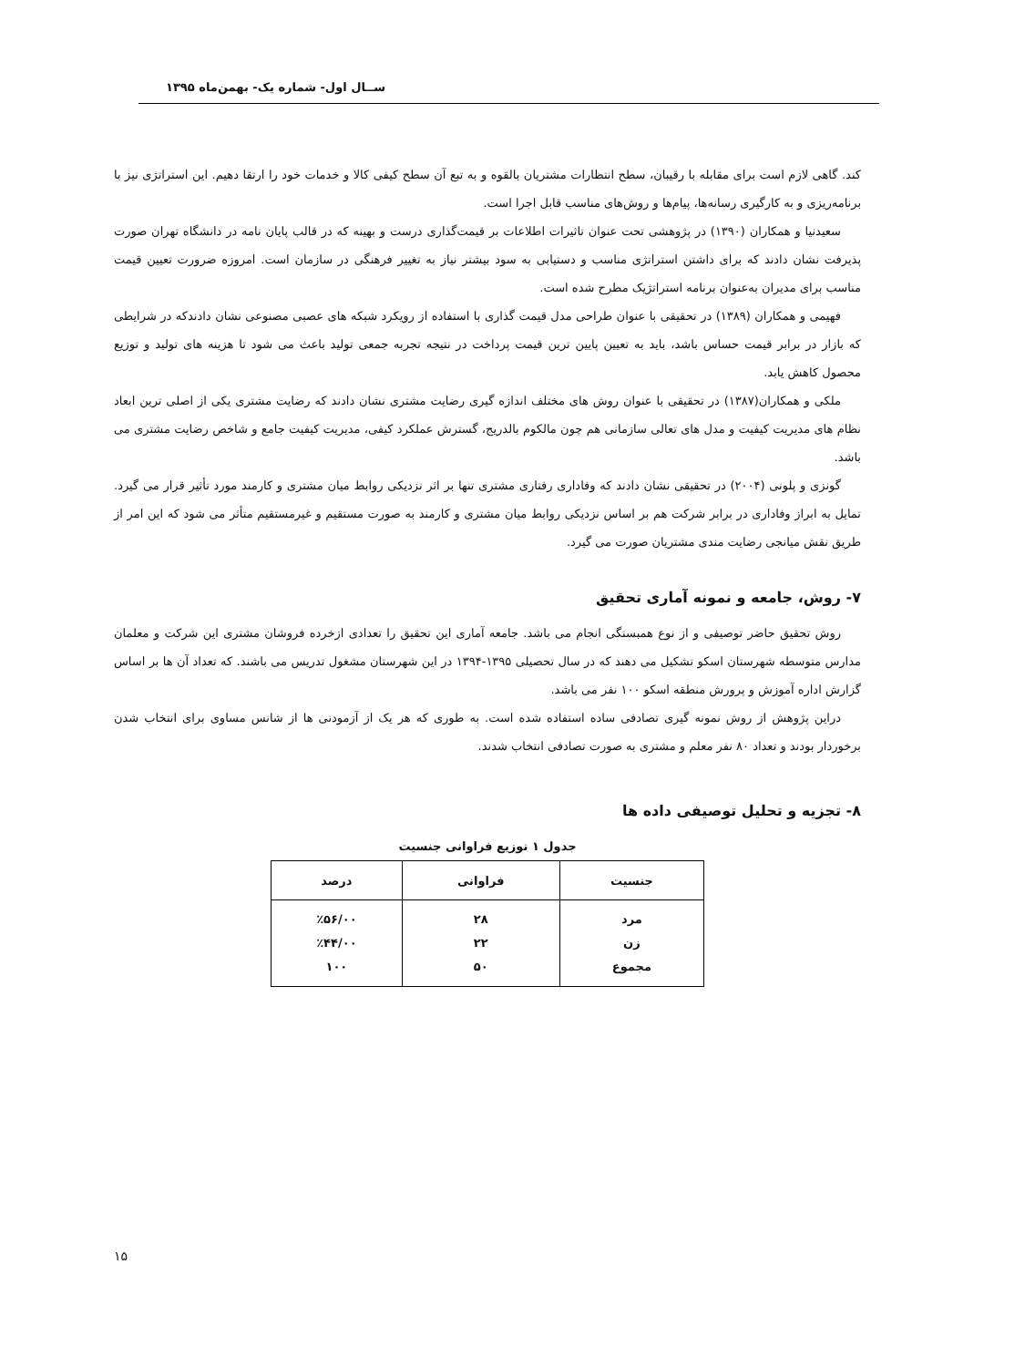ســال اول- شماره یک- بهمن‌ماه ۱۳۹۵
کند. گاهی لازم است برای مقابله با رقیبان، سطح انتظارات مشتریان بالقوه و به تبع آن سطح کیفی کالا و خدمات خود را ارتقا دهیم. این استراتژی نیز با برنامه‌ریزی و به کارگیری رسانه‌ها، پیام‌ها و روش‌های مناسب قابل اجرا است.
سعیدنیا و همکاران (۱۳۹۰) در پژوهشی تحت عنوان تاثیرات اطلاعات بر قیمت‌گذاری درست و بهینه که در قالب پایان نامه در دانشگاه تهران صورت پذیرفت نشان دادند که برای داشتن استراتژی مناسب و دستیابی به سود بیشتر نیاز به تغییر فرهنگی در سازمان است. امروزه ضرورت تعیین قیمت مناسب برای مدیران به‌عنوان برنامه استراتژیک مطرح شده است.
فهیمی و همکاران (۱۳۸۹) در تحقیقی با عنوان طراحی مدل قیمت گذاری با استفاده از رویکرد شبکه های عصبی مصنوعی نشان دادندکه در شرایطی که بازار در برابر قیمت حساس باشد، باید به تعیین پایین ترین قیمت پرداخت در نتیجه تجربه جمعی تولید باعث می شود تا هزینه های تولید و توزیع محصول کاهش یابد.
ملکی و همکاران(۱۳۸۷) در تحقیقی با عنوان روش های مختلف اندازه گیری رضایت مشتری نشان دادند که رضایت مشتری یکی از اصلی ترین ابعاد نظام های مدیریت کیفیت و مدل های تعالی سازمانی هم چون مالکوم بالدریج، گسترش عملکرد کیفی، مدیریت کیفیت جامع و شاخص رضایت مشتری می باشد.
گونزی و پلونی (۲۰۰۴) در تحقیقی نشان دادند که وفاداری رفتاری مشتری تنها بر اثر نزدیکی روابط میان مشتری و کارمند مورد تأثیر قرار می گیرد. تمایل به ابراز وفاداری در برابر شرکت هم بر اساس نزدیکی روابط میان مشتری و کارمند به صورت مستقیم و غیرمستقیم متأثر می شود که این امر از طریق نقش میانجی رضایت مندی مشتریان صورت می گیرد.
۷- روش، جامعه و نمونه آماری تحقیق
روش تحقیق حاضر توصیفی و از نوع همبستگی انجام می باشد. جامعه آماری این تحقیق را تعدادی ازخرده فروشان مشتری این شرکت و معلمان مدارس متوسطه شهرستان اسکو تشکیل می دهند که در سال تحصیلی ۱۳۹۵-۱۳۹۴ در این شهرستان مشغول تدریس می باشند. که تعداد آن ها بر اساس گزارش اداره آموزش و پرورش منطقه اسکو ۱۰۰ نفر می باشد.
دراین پژوهش از روش نمونه گیری تصادفی ساده استفاده شده است. به طوری که هر یک از آزمودنی ها از شانس مساوی برای انتخاب شدن برخوردار بودند و تعداد ۸۰ نفر معلم و مشتری به صورت تصادفی انتخاب شدند.
۸- تجزیه و تحلیل توصیفی داده ها
جدول ۱ توزیع فراوانی جنسیت
| جنسیت | فراوانی | درصد |
| --- | --- | --- |
| مرد زن مجموع | ۲۸ ۲۲ ۵۰ | ٪۵۶/۰۰ ٪۴۴/۰۰ ۱۰۰ |
۱۵